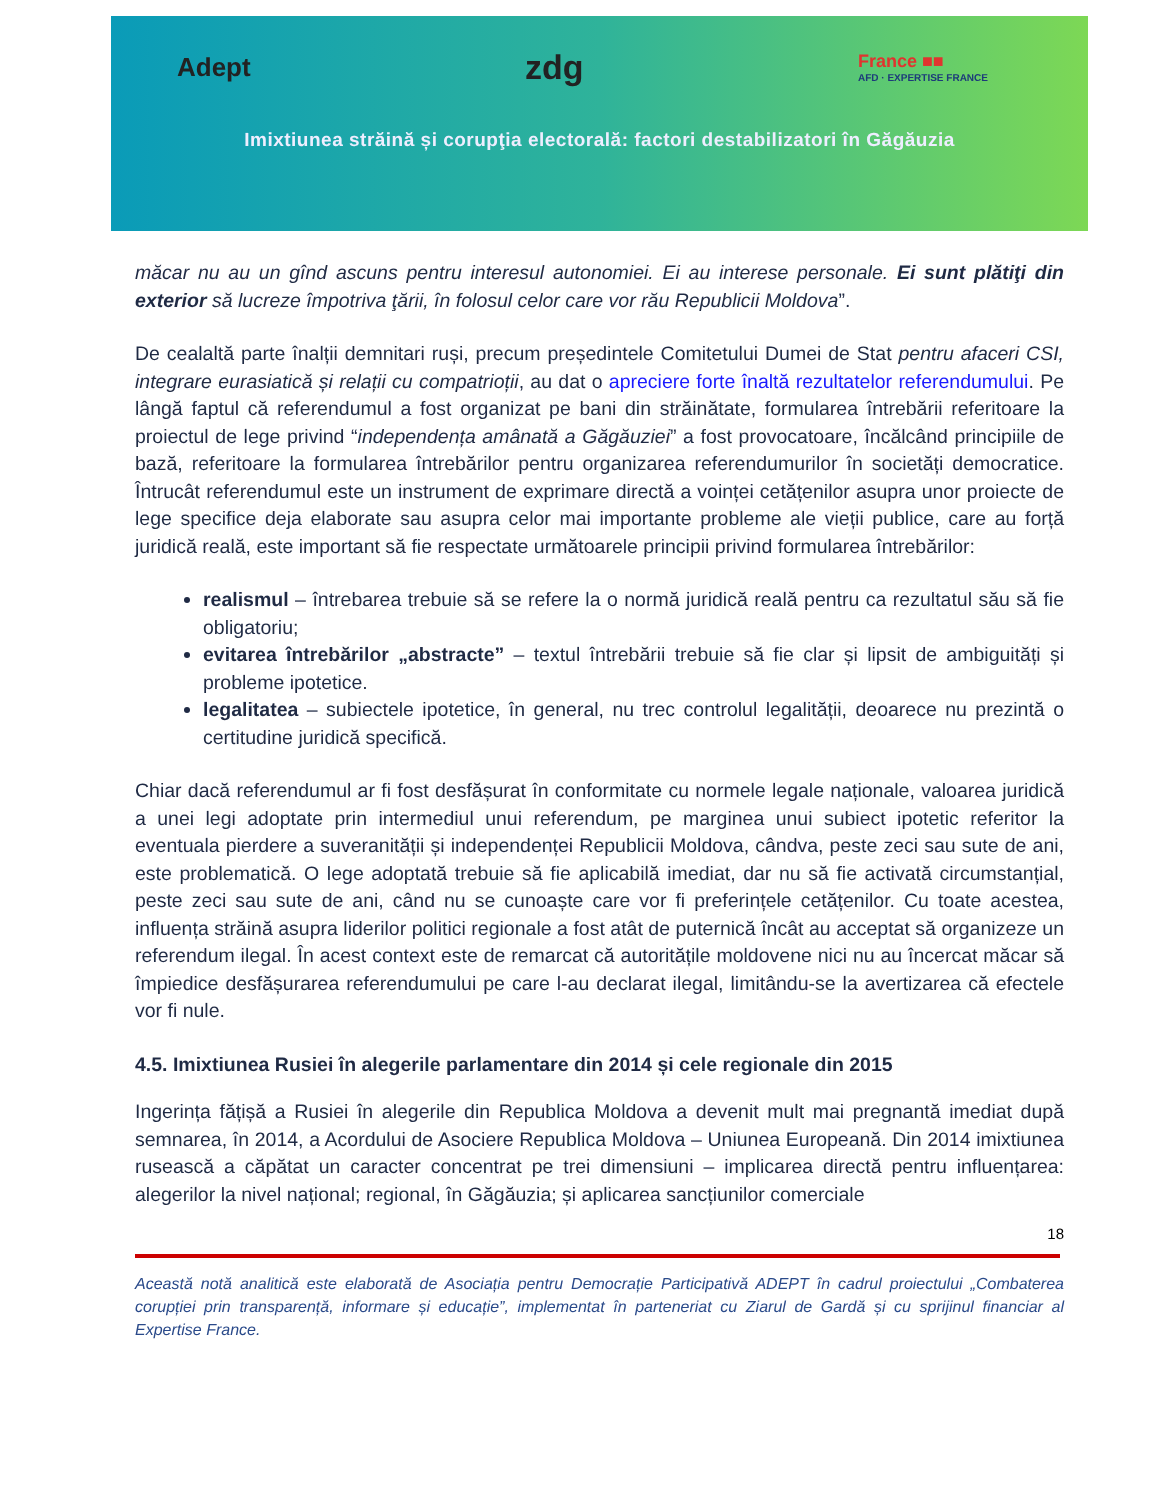Adept zdg France ■■
AFD · EXPERTISE FRANCE
Imixtiunea străină și corupţia electorală: factori destabilizatori în Găgăuzia
măcar nu au un gînd ascuns pentru interesul autonomiei. Ei au interese personale. Ei sunt plătiţi din exterior să lucreze împotriva ţării, în folosul celor care vor rău Republicii Moldova”.
De cealaltă parte înalții demnitari ruși, precum președintele Comitetului Dumei de Stat pentru afaceri CSI, integrare eurasiatică și relații cu compatrioții, au dat o apreciere forte înaltă rezultatelor referendumului. Pe lângă faptul că referendumul a fost organizat pe bani din străinătate, formularea întrebării referitoare la proiectul de lege privind “independența amânată a Găgăuziei” a fost provocatoare, încălcând principiile de bază, referitoare la formularea întrebărilor pentru organizarea referendumurilor în societăți democratice. Întrucât referendumul este un instrument de exprimare directă a voinței cetățenilor asupra unor proiecte de lege specifice deja elaborate sau asupra celor mai importante probleme ale vieții publice, care au forță juridică reală, este important să fie respectate următoarele principii privind formularea întrebărilor:
realismul – întrebarea trebuie să se refere la o normă juridică reală pentru ca rezultatul său să fie obligatoriu;
evitarea întrebărilor „abstracte” – textul întrebării trebuie să fie clar și lipsit de ambiguități și probleme ipotetice.
legalitatea – subiectele ipotetice, în general, nu trec controlul legalității, deoarece nu prezintă o certitudine juridică specifică.
Chiar dacă referendumul ar fi fost desfășurat în conformitate cu normele legale naționale, valoarea juridică a unei legi adoptate prin intermediul unui referendum, pe marginea unui subiect ipotetic referitor la eventuala pierdere a suveranității și independenței Republicii Moldova, cândva, peste zeci sau sute de ani, este problematică. O lege adoptată trebuie să fie aplicabilă imediat, dar nu să fie activată circumstanțial, peste zeci sau sute de ani, când nu se cunoaște care vor fi preferințele cetățenilor. Cu toate acestea, influența străină asupra liderilor politici regionale a fost atât de puternică încât au acceptat să organizeze un referendum ilegal. În acest context este de remarcat că autoritățile moldovene nici nu au încercat măcar să împiedice desfășurarea referendumului pe care l-au declarat ilegal, limitându-se la avertizarea că efectele vor fi nule.
4.5. Imixtiunea Rusiei în alegerile parlamentare din 2014 și cele regionale din 2015
Ingerința fățișă a Rusiei în alegerile din Republica Moldova a devenit mult mai pregnantă imediat după semnarea, în 2014, a Acordului de Asociere Republica Moldova – Uniunea Europeană. Din 2014 imixtiunea rusească a căpătat un caracter concentrat pe trei dimensiuni – implicarea directă pentru influențarea: alegerilor la nivel național; regional, în Găgăuzia; și aplicarea sancțiunilor comerciale
18
Această notă analitică este elaborată de Asociația pentru Democrație Participativă ADEPT în cadrul proiectului „Combaterea corupției prin transparență, informare și educație”, implementat în parteneriat cu Ziarul de Gardă și cu sprijinul financiar al Expertise France.